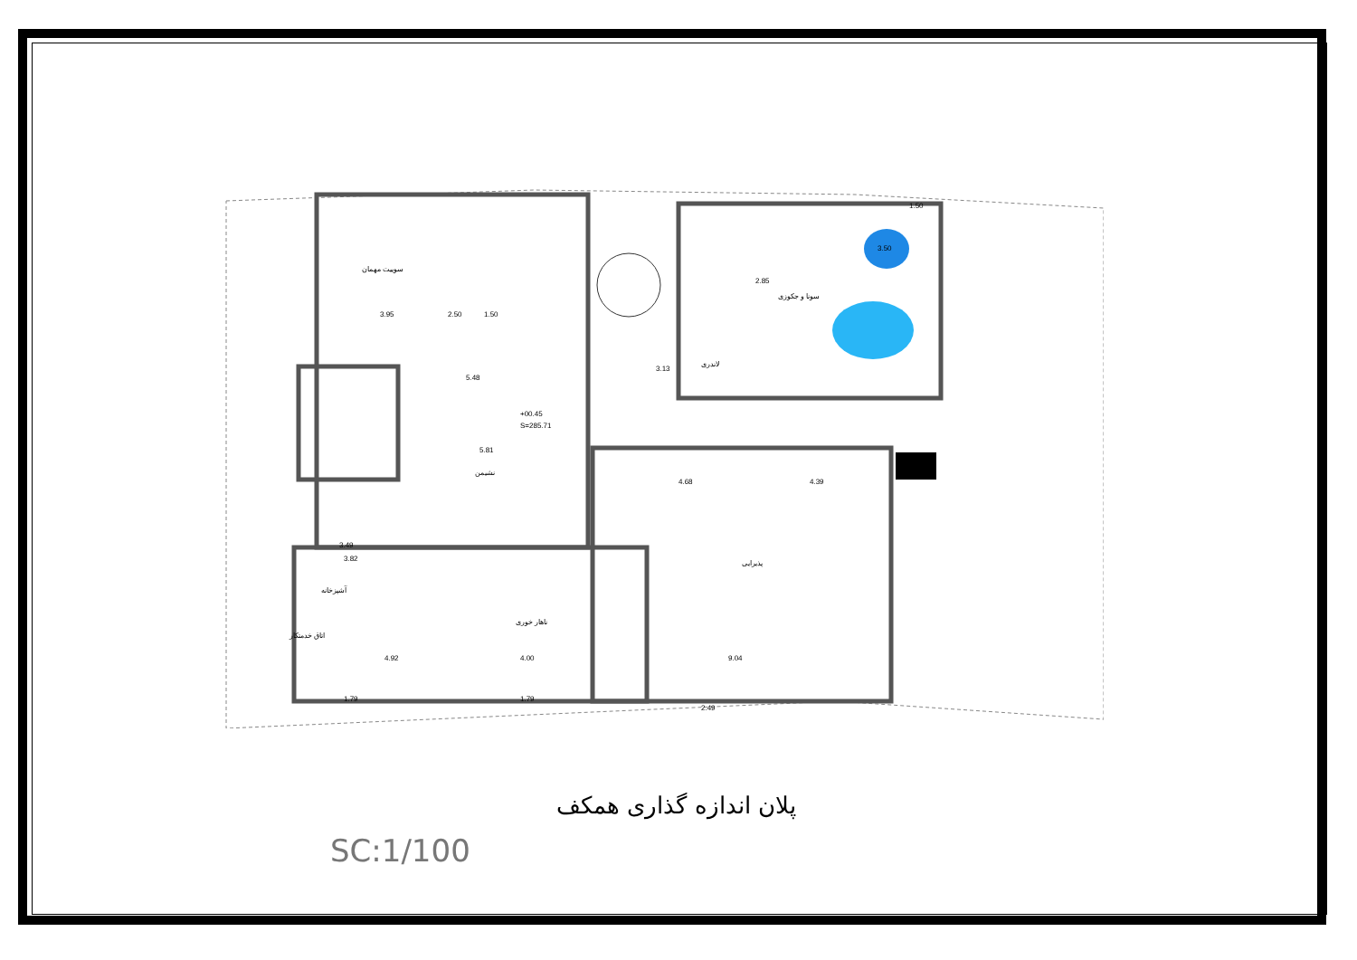سوییت مهمان
نشیمن
ناهار خوری
آشپزخانه
اتاق خدمتکار
پذیرایی
سونا و جکوزی
لاندری
+00.45
S=285.71
3.95
2.50
1.50
5.48
3.13
5.81
4.68
4.39
4.92
4.00
9.04
3.49
3.82
1.79
1.79
2.49
2.85
3.50
1.50
پلان اندازه گذاری همکف
SC:1/100